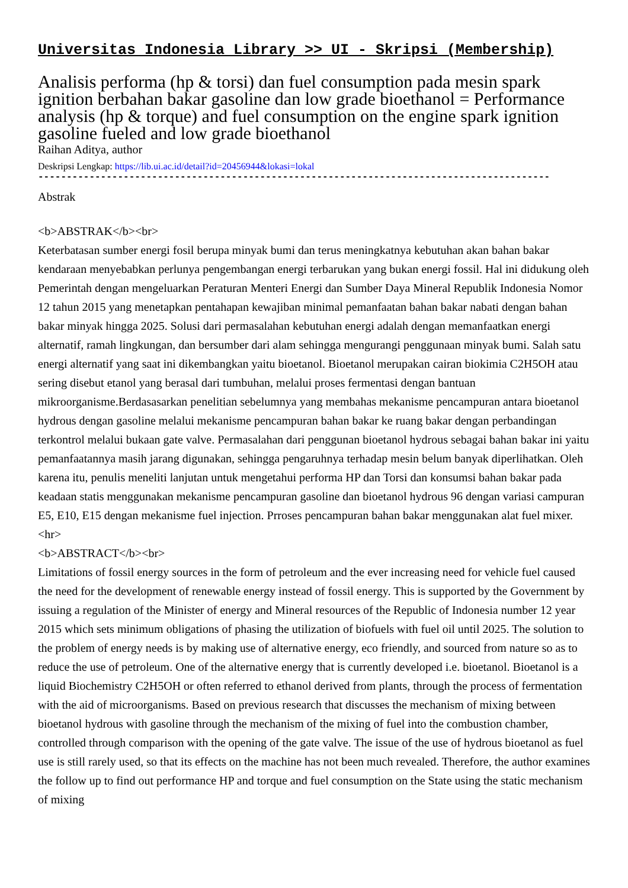Universitas Indonesia Library >> UI - Skripsi (Membership)
Analisis performa (hp & torsi) dan fuel consumption pada mesin spark ignition berbahan bakar gasoline dan low grade bioethanol = Performance analysis (hp & torque) and fuel consumption on the engine spark ignition gasoline fueled and low grade bioethanol
Raihan Aditya, author
Deskripsi Lengkap: https://lib.ui.ac.id/detail?id=20456944&lokasi=lokal
------------------------------------------------------------------------------------------
Abstrak
<b>ABSTRAK</b><br>
Keterbatasan sumber energi fosil berupa minyak bumi dan terus meningkatnya kebutuhan akan bahan bakar kendaraan menyebabkan perlunya pengembangan energi terbarukan yang bukan energi fossil. Hal ini didukung oleh Pemerintah dengan mengeluarkan Peraturan Menteri Energi dan Sumber Daya Mineral Republik Indonesia Nomor 12 tahun 2015 yang menetapkan pentahapan kewajiban minimal pemanfaatan bahan bakar nabati dengan bahan bakar minyak hingga 2025. Solusi dari permasalahan kebutuhan energi adalah dengan memanfaatkan energi alternatif, ramah lingkungan, dan bersumber dari alam sehingga mengurangi penggunaan minyak bumi. Salah satu energi alternatif yang saat ini dikembangkan yaitu bioetanol. Bioetanol merupakan cairan biokimia C2H5OH atau sering disebut etanol yang berasal dari tumbuhan, melalui proses fermentasi dengan bantuan mikroorganisme.Berdasasarkan penelitian sebelumnya yang membahas mekanisme pencampuran antara bioetanol hydrous dengan gasoline melalui mekanisme pencampuran bahan bakar ke ruang bakar dengan perbandingan terkontrol melalui bukaan gate valve. Permasalahan dari penggunan bioetanol hydrous sebagai bahan bakar ini yaitu pemanfaatannya masih jarang digunakan, sehingga pengaruhnya terhadap mesin belum banyak diperlihatkan. Oleh karena itu, penulis meneliti lanjutan untuk mengetahui performa HP dan Torsi dan konsumsi bahan bakar pada keadaan statis menggunakan mekanisme pencampuran gasoline dan bioetanol hydrous 96 dengan variasi campuran E5, E10, E15 dengan mekanisme fuel injection. Prroses pencampuran bahan bakar menggunakan alat fuel mixer.
<hr>
<b>ABSTRACT</b><br>
Limitations of fossil energy sources in the form of petroleum and the ever increasing need for vehicle fuel caused the need for the development of renewable energy instead of fossil energy. This is supported by the Government by issuing a regulation of the Minister of energy and Mineral resources of the Republic of Indonesia number 12 year 2015 which sets minimum obligations of phasing the utilization of biofuels with fuel oil until 2025. The solution to the problem of energy needs is by making use of alternative energy, eco friendly, and sourced from nature so as to reduce the use of petroleum. One of the alternative energy that is currently developed i.e. bioetanol. Bioetanol is a liquid Biochemistry C2H5OH or often referred to ethanol derived from plants, through the process of fermentation with the aid of microorganisms. Based on previous research that discusses the mechanism of mixing between bioetanol hydrous with gasoline through the mechanism of the mixing of fuel into the combustion chamber, controlled through comparison with the opening of the gate valve. The issue of the use of hydrous bioetanol as fuel use is still rarely used, so that its effects on the machine has not been much revealed. Therefore, the author examines the follow up to find out performance HP and torque and fuel consumption on the State using the static mechanism of mixing